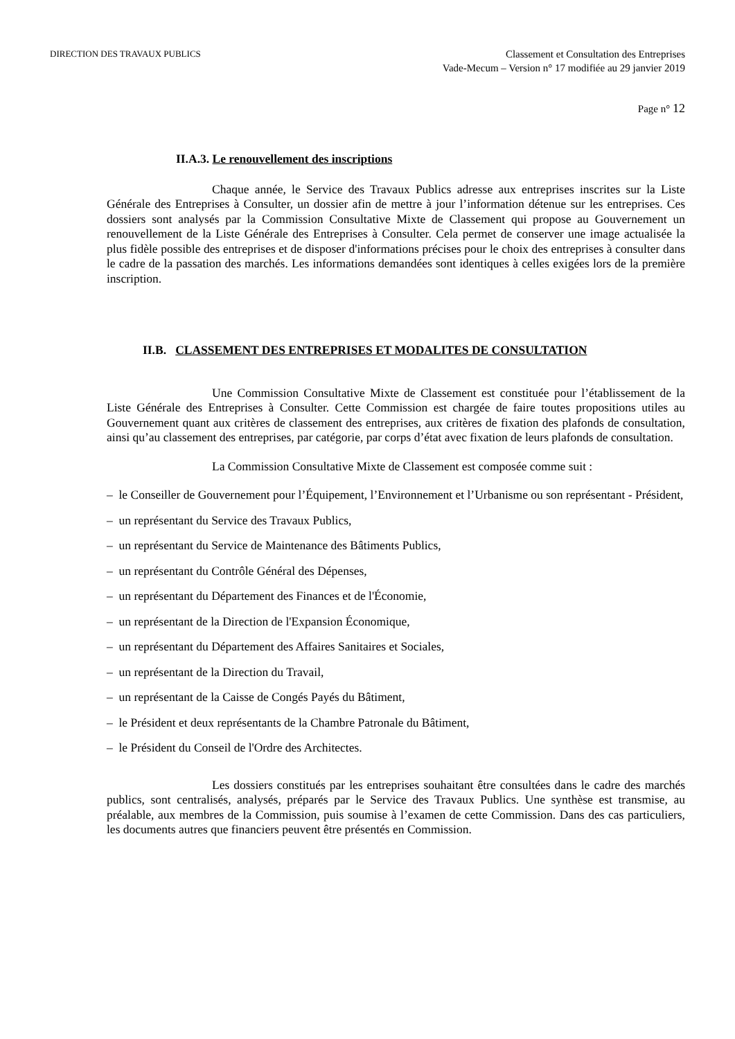DIRECTION DES TRAVAUX PUBLICS
Classement et Consultation des Entreprises
Vade-Mecum – Version n° 17 modifiée au 29 janvier 2019
Page n° 12
II.A.3. Le renouvellement des inscriptions
Chaque année, le Service des Travaux Publics adresse aux entreprises inscrites sur la Liste Générale des Entreprises à Consulter, un dossier afin de mettre à jour l’information détenue sur les entreprises. Ces dossiers sont analysés par la Commission Consultative Mixte de Classement qui propose au Gouvernement un renouvellement de la Liste Générale des Entreprises à Consulter. Cela permet de conserver une image actualisée la plus fidèle possible des entreprises et de disposer d'informations précises pour le choix des entreprises à consulter dans le cadre de la passation des marchés. Les informations demandées sont identiques à celles exigées lors de la première inscription.
II.B. CLASSEMENT DES ENTREPRISES ET MODALITES DE CONSULTATION
Une Commission Consultative Mixte de Classement est constituée pour l’établissement de la Liste Générale des Entreprises à Consulter. Cette Commission est chargée de faire toutes propositions utiles au Gouvernement quant aux critères de classement des entreprises, aux critères de fixation des plafonds de consultation, ainsi qu’au classement des entreprises, par catégorie, par corps d’état avec fixation de leurs plafonds de consultation.
La Commission Consultative Mixte de Classement est composée comme suit :
– le Conseiller de Gouvernement pour l’Équipement, l’Environnement et l’Urbanisme ou son représentant - Président,
– un représentant du Service des Travaux Publics,
– un représentant du Service de Maintenance des Bâtiments Publics,
– un représentant du Contrôle Général des Dépenses,
– un représentant du Département des Finances et de l'Économie,
– un représentant de la Direction de l'Expansion Économique,
– un représentant du Département des Affaires Sanitaires et Sociales,
– un représentant de la Direction du Travail,
– un représentant de la Caisse de Congés Payés du Bâtiment,
– le Président et deux représentants de la Chambre Patronale du Bâtiment,
– le Président du Conseil de l'Ordre des Architectes.
Les dossiers constitués par les entreprises souhaitant être consultées dans le cadre des marchés publics, sont centralisés, analysés, préparés par le Service des Travaux Publics. Une synthèse est transmise, au préalable, aux membres de la Commission, puis soumise à l’examen de cette Commission. Dans des cas particuliers, les documents autres que financiers peuvent être présentés en Commission.